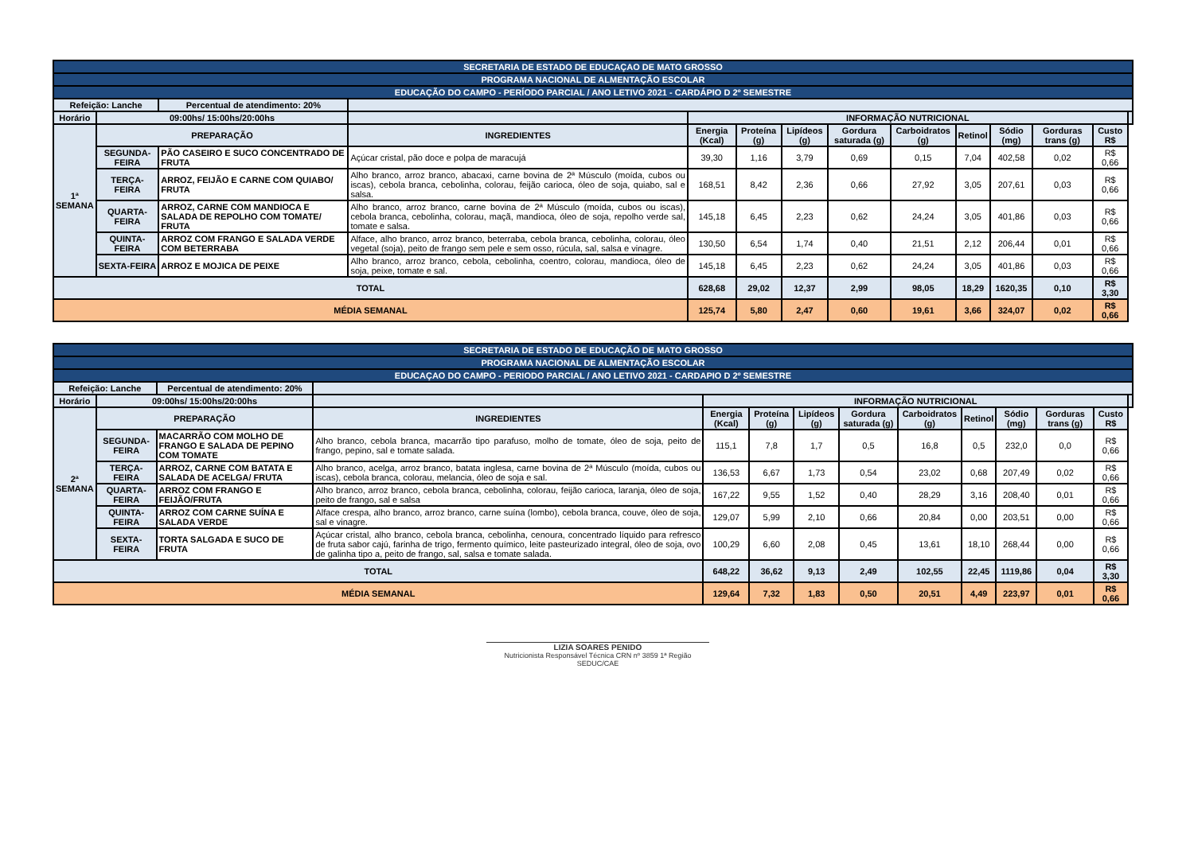| SECRETARIA DE ESTADO DE EDUCAÇAO DE MATO GROSSO | | | | | | | | | | | | | |
| PROGRAMA NACIONAL DE ALMENTAÇÃO ESCOLAR | | | | | | | | | | | | | |
| EDUCAÇÃO DO CAMPO - PERÍODO PARCIAL / ANO LETIVO 2021 - CARDÁPIO D 2º SEMESTRE | | | | | | | | | | | | | |
| Refeição: Lanche | | Percentual de atendimento: 20% | | | | | | | | | | | |
| Horário | 09:00hs/ 15:00hs/20:00hs | | | INFORMAÇÃO NUTRICIONAL | | | | | | | | | |
| 1ª SEMANA | PREPARAÇÃO | | INGREDIENTES | Energia (Kcal) | Proteína (g) | Lipídeos (g) | Gordura saturada (g) | Carboidratos (g) | Retinol | Sódio (mg) | Gorduras trans (g) | Custo R$ | |
| | SEGUNDA-FEIRA | PÃO CASEIRO E SUCO CONCENTRADO DE FRUTA | Açúcar cristal, pão doce e polpa de maracujá | 39,30 | 1,16 | 3,79 | 0,69 | 0,15 | 7,04 | 402,58 | 0,02 | R$ 0,66 | |
| | TERÇA-FEIRA | ARROZ, FEIJÃO E CARNE COM QUIABO/ FRUTA | Alho branco, arroz branco, abacaxi, carne bovina de 2ª Músculo (moída, cubos ou iscas), cebola branca, cebolinha, colorau, feijão carioca, óleo de soja, quiabo, sal e salsa. | 168,51 | 8,42 | 2,36 | 0,66 | 27,92 | 3,05 | 207,61 | 0,03 | R$ 0,66 | |
| | QUARTA-FEIRA | ARROZ, CARNE COM MANDIOCA E SALADA DE REPOLHO COM TOMATE/ FRUTA | Alho branco, arroz branco, carne bovina de 2ª Músculo (moída, cubos ou iscas), cebola branca, cebolinha, colorau, maçã, mandioca, óleo de soja, repolho verde sal, tomate e salsa. | 145,18 | 6,45 | 2,23 | 0,62 | 24,24 | 3,05 | 401,86 | 0,03 | R$ 0,66 | |
| | QUINTA-FEIRA | ARROZ COM FRANGO E SALADA VERDE COM BETERRABA | Alface, alho branco, arroz branco, beterraba, cebola branca, cebolinha, colorau, óleo vegetal (soja), peito de frango sem pele e sem osso, rúcula, sal, salsa e vinagre. | 130,50 | 6,54 | 1,74 | 0,40 | 21,51 | 2,12 | 206,44 | 0,01 | R$ 0,66 | |
| | SEXTA-FEIRA | ARROZ E MOJICA DE PEIXE | Alho branco, arroz branco, cebola, cebolinha, coentro, colorau, mandioca, óleo de soja, peixe, tomate e sal. | 145,18 | 6,45 | 2,23 | 0,62 | 24,24 | 3,05 | 401,86 | 0,03 | R$ 0,66 | |
| TOTAL | | | | 628,68 | 29,02 | 12,37 | 2,99 | 98,05 | 18,29 | 1620,35 | 0,10 | R$ 3,30 | |
| MÉDIA SEMANAL | | | | 125,74 | 5,80 | 2,47 | 0,60 | 19,61 | 3,66 | 324,07 | 0,02 | R$ 0,66 | |
| SECRETARIA DE ESTADO DE EDUCAÇÃO DE MATO GROSSO | | | | | | | | | | | | | |
| PROGRAMA NACIONAL DE ALMENTAÇÃO ESCOLAR | | | | | | | | | | | | | |
| EDUCAÇAO DO CAMPO - PERIODO PARCIAL / ANO LETIVO 2021 - CARDAPIO D 2º SEMESTRE | | | | | | | | | | | | | |
| Refeição: Lanche | | Percentual de atendimento: 20% | | | | | | | | | | | |
| Horário | 09:00hs/ 15:00hs/20:00hs | | | INFORMAÇÃO NUTRICIONAL | | | | | | | | | |
| 2ª SEMANA | PREPARAÇÃO | | INGREDIENTES | Energia (Kcal) | Proteína (g) | Lipídeos (g) | Gordura saturada (g) | Carboidratos (g) | Retinol | Sódio (mg) | Gorduras trans (g) | Custo R$ | |
| | SEGUNDA-FEIRA | MACARRÃO COM MOLHO DE FRANGO E SALADA DE PEPINO COM TOMATE | Alho branco, cebola branca, macarrão tipo parafuso, molho de tomate, óleo de soja, peito de frango, pepino, sal e tomate salada. | 115,1 | 7,8 | 1,7 | 0,5 | 16,8 | 0,5 | 232,0 | 0,0 | R$ 0,66 | |
| | TERÇA-FEIRA | ARROZ, CARNE COM BATATA E SALADA DE ACELGA/ FRUTA | Alho branco, acelga, arroz branco, batata inglesa, carne bovina de 2ª Músculo (moída, cubos ou iscas), cebola branca, colorau, melancia, óleo de soja e sal. | 136,53 | 6,67 | 1,73 | 0,54 | 23,02 | 0,68 | 207,49 | 0,02 | R$ 0,66 | |
| | QUARTA-FEIRA | ARROZ COM FRANGO E FEIJÃO/FRUTA | Alho branco, arroz branco, cebola branca, cebolinha, colorau, feijão carioca, laranja, óleo de soja, peito de frango, sal e salsa | 167,22 | 9,55 | 1,52 | 0,40 | 28,29 | 3,16 | 208,40 | 0,01 | R$ 0,66 | |
| | QUINTA-FEIRA | ARROZ COM CARNE SUÍNA E SALADA VERDE | Alface crespa, alho branco, arroz branco, carne suína (lombo), cebola branca, couve, óleo de soja, sal e vinagre. | 129,07 | 5,99 | 2,10 | 0,66 | 20,84 | 0,00 | 203,51 | 0,00 | R$ 0,66 | |
| | SEXTA-FEIRA | TORTA SALGADA E SUCO DE FRUTA | Açúcar cristal, alho branco, cebola branca, cebolinha, cenoura, concentrado líquido para refresco de fruta sabor cajú, farinha de trigo, fermento químico, leite pasteurizado integral, óleo de soja, ovo de galinha tipo a, peito de frango, sal, salsa e tomate salada. | 100,29 | 6,60 | 2,08 | 0,45 | 13,61 | 18,10 | 268,44 | 0,00 | R$ 0,66 | |
| TOTAL | | | | 648,22 | 36,62 | 9,13 | 2,49 | 102,55 | 22,45 | 1119,86 | 0,04 | R$ 3,30 | |
| MÉDIA SEMANAL | | | | 129,64 | 7,32 | 1,83 | 0,50 | 20,51 | 4,49 | 223,97 | 0,01 | R$ 0,66 | |
LIZIA SOARES PENIDO
Nutricionista Responsável Técnica CRN nº 3859 1ª Região
SEDUC/CAE